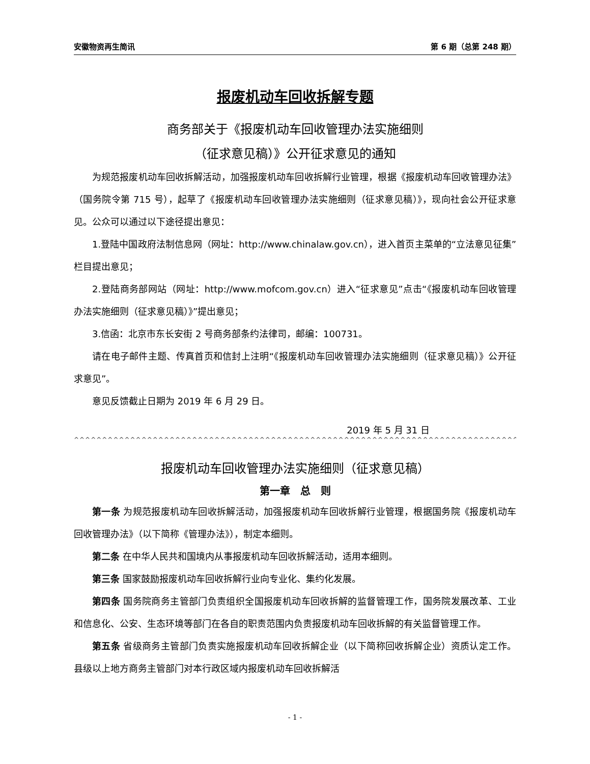安徽物资再生简讯 第 6 期（总第 248 期）
报废机动车回收拆解专题
商务部关于《报废机动车回收管理办法实施细则
（征求意见稿）》公开征求意见的通知
为规范报废机动车回收拆解活动，加强报废机动车回收拆解行业管理，根据《报废机动车回收管理办法》（国务院令第 715 号），起草了《报废机动车回收管理办法实施细则（征求意见稿）》，现向社会公开征求意见。公众可以通过以下途径提出意见：
1.登陆中国政府法制信息网（网址：http://www.chinalaw.gov.cn），进入首页主菜单的“立法意见征集”栏目提出意见；
2.登陆商务部网站（网址：http://www.mofcom.gov.cn）进入“征求意见”点击“《报废机动车回收管理办法实施细则（征求意见稿）》”提出意见；
3.信函：北京市东长安街 2 号商务部条约法律司，邮编：100731。
请在电子邮件主题、传真首页和信封上注明“《报废机动车回收管理办法实施细则（征求意见稿）》公开征求意见”。
意见反馈截止日期为 2019 年 6 月 29 日。
2019 年 5 月 31 日
^^^^^^^^^^^^^^^^^^^^^^^^^^^^^^^^^^^^^^^^^^^^^^^^^^^^^^^^^^^^^^^^^^^^^^^^^^^^^^^^^^^^^^^^^^^^^^^^
报废机动车回收管理办法实施细则（征求意见稿）
第一章　总　则
第一条 为规范报废机动车回收拆解活动，加强报废机动车回收拆解行业管理，根据国务院《报废机动车回收管理办法》（以下简称《管理办法》），制定本细则。
第二条 在中华人民共和国境内从事报废机动车回收拆解活动，适用本细则。
第三条 国家鼓励报废机动车回收拆解行业向专业化、集约化发展。
第四条 国务院商务主管部门负责组织全国报废机动车回收拆解的监督管理工作，国务院发展改革、工业和信息化、公安、生态环境等部门在各自的职责范围内负责报废机动车回收拆解的有关监督管理工作。
第五条 省级商务主管部门负责实施报废机动车回收拆解企业（以下简称回收拆解企业）资质认定工作。县级以上地方商务主管部门对本行政区域内报废机动车回收拆解活
- 1 -